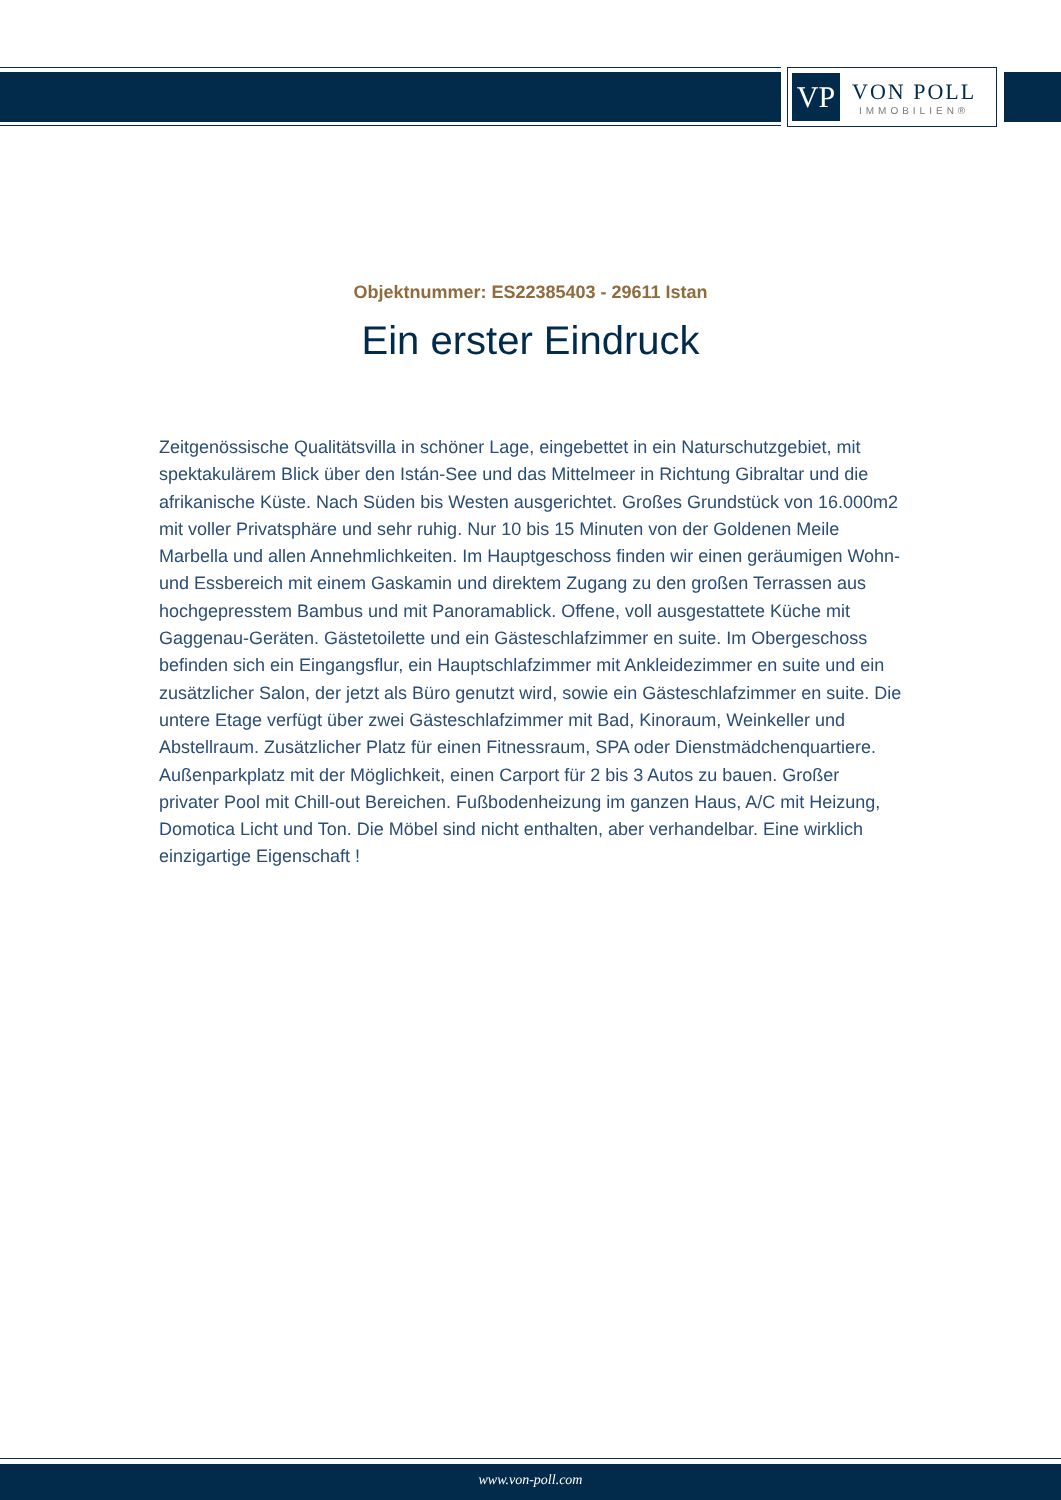VP
VON POLL
IMMOBILIEN®
Objektnummer: ES22385403 - 29611 Istan
Ein erster Eindruck
Zeitgenössische Qualitätsvilla in schöner Lage, eingebettet in ein Naturschutzgebiet, mit spektakulärem Blick über den Istán-See und das Mittelmeer in Richtung Gibraltar und die afrikanische Küste. Nach Süden bis Westen ausgerichtet. Großes Grundstück von 16.000m2 mit voller Privatsphäre und sehr ruhig. Nur 10 bis 15 Minuten von der Goldenen Meile Marbella und allen Annehmlichkeiten. Im Hauptgeschoss finden wir einen geräumigen Wohn- und Essbereich mit einem Gaskamin und direktem Zugang zu den großen Terrassen aus hochgepresstem Bambus und mit Panoramablick. Offene, voll ausgestattete Küche mit Gaggenau-Geräten. Gästetoilette und ein Gästeschlafzimmer en suite. Im Obergeschoss befinden sich ein Eingangsflur, ein Hauptschlafzimmer mit Ankleidezimmer en suite und ein zusätzlicher Salon, der jetzt als Büro genutzt wird, sowie ein Gästeschlafzimmer en suite. Die untere Etage verfügt über zwei Gästeschlafzimmer mit Bad, Kinoraum, Weinkeller und Abstellraum. Zusätzlicher Platz für einen Fitnessraum, SPA oder Dienstmädchenquartiere. Außenparkplatz mit der Möglichkeit, einen Carport für 2 bis 3 Autos zu bauen. Großer privater Pool mit Chill-out Bereichen. Fußbodenheizung im ganzen Haus, A/C mit Heizung, Domotica Licht und Ton. Die Möbel sind nicht enthalten, aber verhandelbar. Eine wirklich einzigartige Eigenschaft !
www.von-poll.com